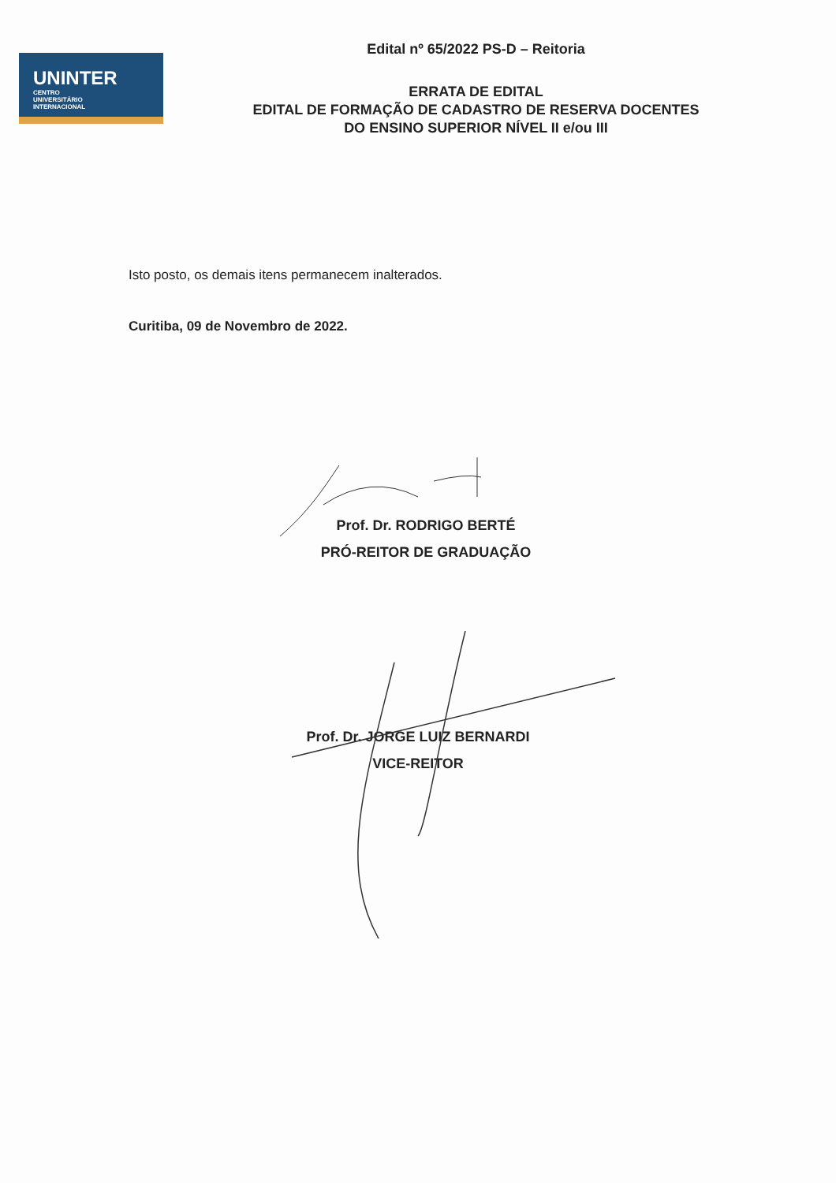UNINTER
CENTRO
UNIVERSITÁRIO
INTERNACIONAL
Edital nº 65/2022 PS-D – Reitoria
ERRATA DE EDITAL
EDITAL DE FORMAÇÃO DE CADASTRO DE RESERVA DOCENTES
DO ENSINO SUPERIOR NÍVEL II e/ou III
Isto posto, os demais itens permanecem inalterados.
Curitiba, 09 de Novembro de 2022.
Prof. Dr. RODRIGO BERTÉ
PRÓ-REITOR DE GRADUAÇÃO
Prof. Dr. JORGE LUIZ BERNARDI
VICE-REITOR